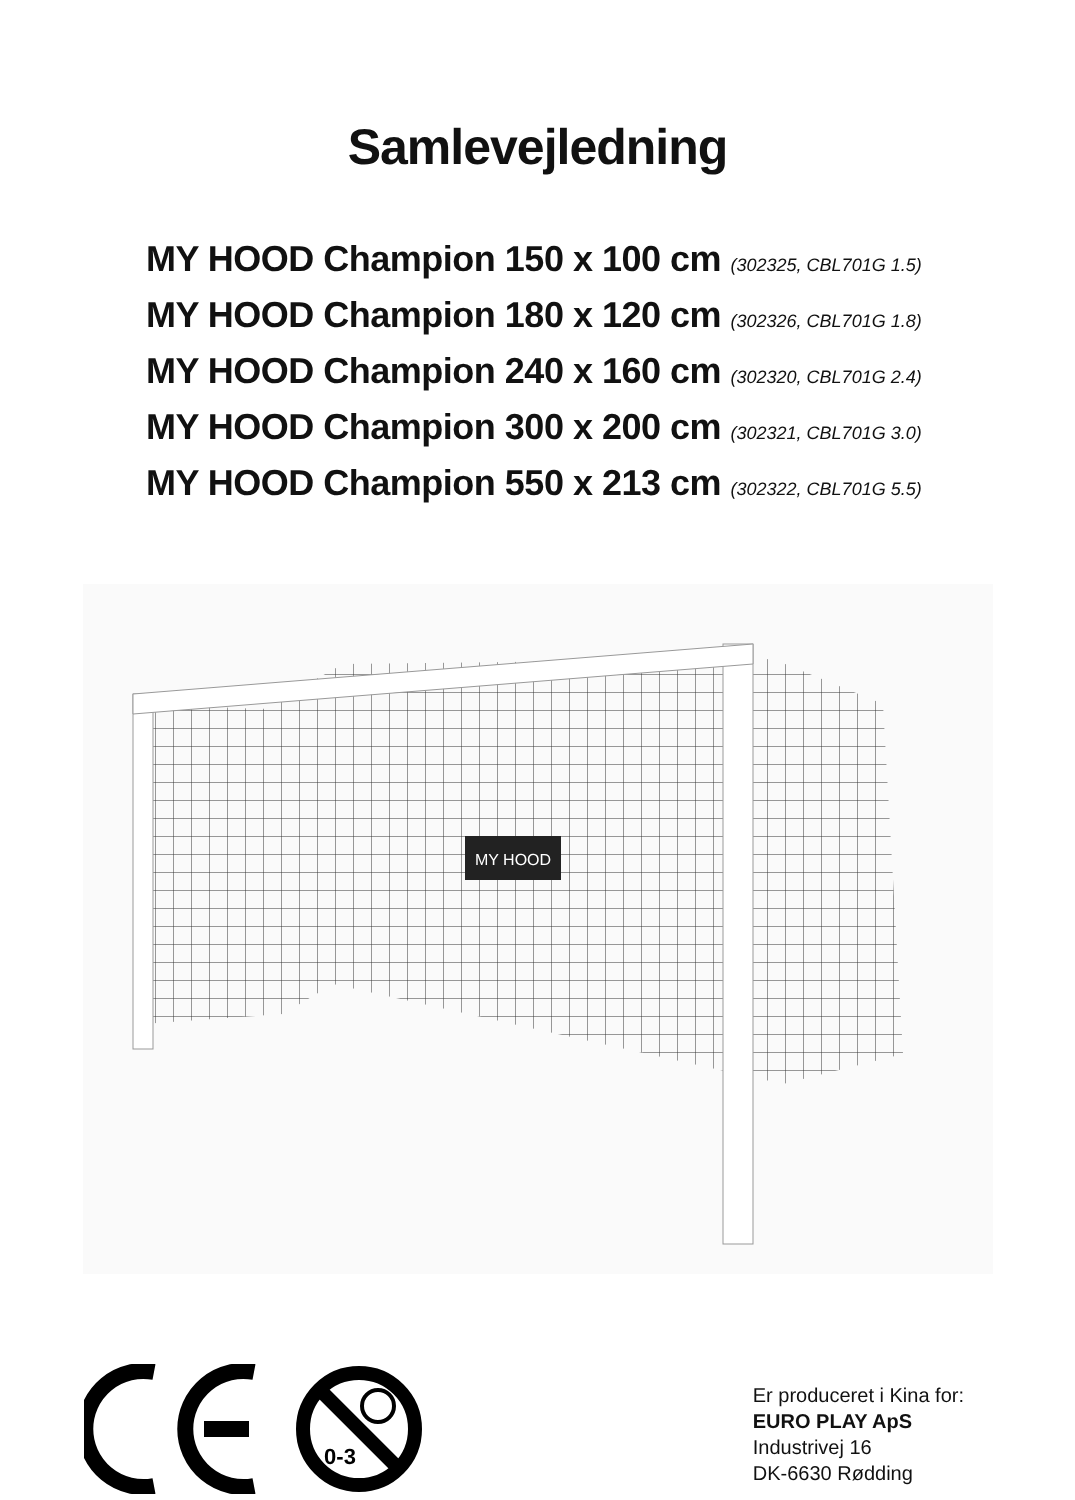Samlevejledning
MY HOOD Champion 150 x 100 cm (302325, CBL701G 1.5)
MY HOOD Champion 180 x 120 cm (302326, CBL701G 1.8)
MY HOOD Champion 240 x 160 cm (302320, CBL701G 2.4)
MY HOOD Champion 300 x 200 cm (302321, CBL701G 3.0)
MY HOOD Champion 550 x 213 cm (302322, CBL701G 5.5)
MY HOOD
0-3
Er produceret i Kina for:
EURO PLAY ApS
Industrivej 16
DK-6630 Rødding